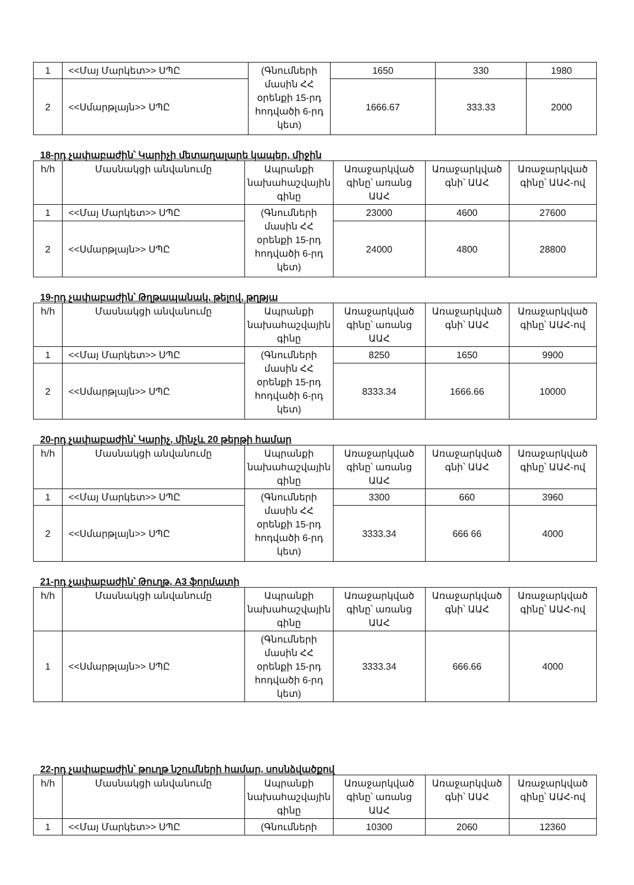| 1 | <<Մայ Մարկետ>> ՍՊԸ | (Գնումների մասին ՀՀ օրենքի 15-րդ հոդվածի 6-րդ կետ) | 1650 | 330 | 1980 |
| 2 | <<Սմարթլայն>> ՍՊԸ | | 1666.67 | 333.33 | 2000 |
18-րդ չափաբաժին՝ Կարիչի մետաղալարե կապեր, միջին
| հ/հ | Մասնակցի անվանումը | Ապրանքի նախահաշվային գինը | Առաջարկված գինը՝ առանց ԱԱՀ | Առաջարկված գնի՝ ԱԱՀ | Առաջարկված գինը՝ ԱԱՀ-ով |
| --- | --- | --- | --- | --- | --- |
| 1 | <<Մայ Մարկետ>> ՍՊԸ | (Գնումների մասին ՀՀ օրենքի 15-րդ հոդվածի 6-րդ կետ) | 23000 | 4600 | 27600 |
| 2 | <<Սմարթլայն>> ՍՊԸ | | 24000 | 4800 | 28800 |
19-րդ չափաբաժին՝ Թղթապանակ, թելով, թղթյա
| հ/հ | Մասնակցի անվանումը | Ապրանքի նախահաշվային գինը | Առաջարկված գինը՝ առանց ԱԱՀ | Առաջարկված գնի՝ ԱԱՀ | Առաջարկված գինը՝ ԱԱՀ-ով |
| --- | --- | --- | --- | --- | --- |
| 1 | <<Մայ Մարկետ>> ՍՊԸ | (Գնումների մասին ՀՀ օրենքի 15-րդ հոդվածի 6-րդ կետ) | 8250 | 1650 | 9900 |
| 2 | <<Սմարթլայն>> ՍՊԸ | | 8333.34 | 1666.66 | 10000 |
20-րդ չափաբաժին՝ Կարիչ, մինչև 20 թերթի համար
| հ/հ | Մասնակցի անվանումը | Ապրանքի նախահաշվային գինը | Առաջարկված գինը՝ առանց ԱԱՀ | Առաջարկված գնի՝ ԱԱՀ | Առաջարկված գինը՝ ԱԱՀ-ով |
| --- | --- | --- | --- | --- | --- |
| 1 | <<Մայ Մարկետ>> ՍՊԸ | (Գնումների մասին ՀՀ օրենքի 15-րդ հոդվածի 6-րդ կետ) | 3300 | 660 | 3960 |
| 2 | <<Սմարթլայն>> ՍՊԸ | | 3333.34 | 666 66 | 4000 |
21-րդ չափաբաժին՝ Թուղթ, A3 ֆորմատի
| հ/հ | Մասնակցի անվանումը | Ապրանքի նախահաշվային գինը | Առաջարկված գինը՝ առանց ԱԱՀ | Առաջարկված գնի՝ ԱԱՀ | Առաջարկված գինը՝ ԱԱՀ-ով |
| --- | --- | --- | --- | --- | --- |
| 1 | <<Սմարթլայն>> ՍՊԸ | (Գնումների մասին ՀՀ օրենքի 15-րդ հոդվածի 6-րդ կետ) | 3333.34 | 666.66 | 4000 |
22-րդ չափաբաժին՝ թուղթ նշումների համար, սոսնձվածքով
| հ/հ | Մասնակցի անվանումը | Ապրանքի նախահաշվային գինը | Առաջարկված գինը՝ առանց ԱԱՀ | Առաջարկված գնի՝ ԱԱՀ | Առաջարկված գինը՝ ԱԱՀ-ով |
| --- | --- | --- | --- | --- | --- |
| 1 | <<Մայ Մարկետ>> ՍՊԸ | (Գնումների | 10300 | 2060 | 12360 |